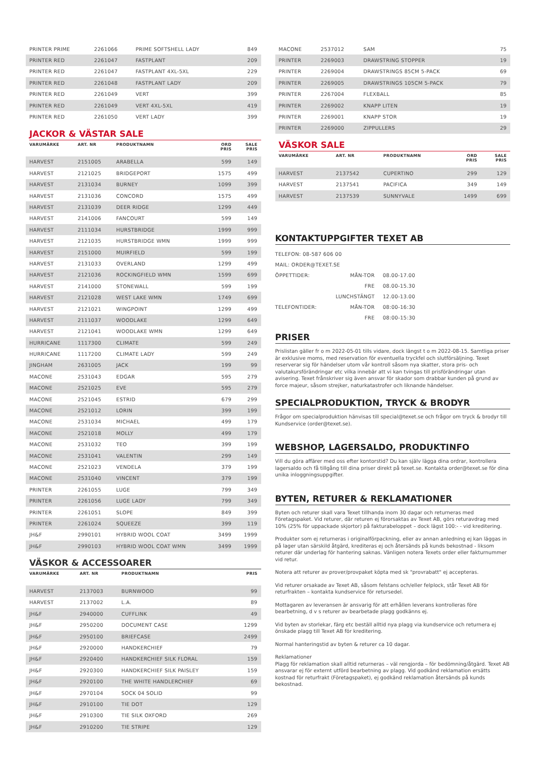| PRINTER PRIME | 2261066 | PRIME SOFTSHELL LADY | | 849 |
| PRINTER RED | 2261047 | FASTPLANT | | 209 |
| PRINTER RED | 2261047 | FASTPLANT 4XL-5XL | | 229 |
| PRINTER RED | 2261048 | FASTPLANT LADY | | 209 |
| PRINTER RED | 2261049 | VERT | | 399 |
| PRINTER RED | 2261049 | VERT 4XL-5XL | | 419 |
| PRINTER RED | 2261050 | VERT LADY | | 399 |
JACKOR & VÄSTAR SALE
| VARUMÄRKE | ART. NR | PRODUKTNAMN | ORD PRIS | SALE PRIS |
| --- | --- | --- | --- | --- |
| HARVEST | 2151005 | ARABELLA | 599 | 149 |
| HARVEST | 2121025 | BRIDGEPORT | 1575 | 499 |
| HARVEST | 2131034 | BURNEY | 1099 | 399 |
| HARVEST | 2131036 | CONCORD | 1575 | 499 |
| HARVEST | 2131039 | DEER RIDGE | 1299 | 449 |
| HARVEST | 2141006 | FANCOURT | 599 | 149 |
| HARVEST | 2111034 | HURSTBRIDGE | 1999 | 999 |
| HARVEST | 2121035 | HURSTBRIDGE WMN | 1999 | 999 |
| HARVEST | 2151000 | MUIRFIELD | 599 | 199 |
| HARVEST | 2131033 | OVERLAND | 1299 | 499 |
| HARVEST | 2121036 | ROCKINGFIELD WMN | 1599 | 699 |
| HARVEST | 2141000 | STONEWALL | 599 | 199 |
| HARVEST | 2121028 | WEST LAKE WMN | 1749 | 699 |
| HARVEST | 2121021 | WINGPOINT | 1299 | 499 |
| HARVEST | 2111037 | WOODLAKE | 1299 | 649 |
| HARVEST | 2121041 | WOODLAKE WMN | 1299 | 649 |
| HURRICANE | 1117300 | CLIMATE | 599 | 249 |
| HURRICANE | 1117200 | CLIMATE LADY | 599 | 249 |
| JINGHAM | 2631005 | JACK | 199 | 99 |
| MACONE | 2531043 | EDGAR | 595 | 279 |
| MACONE | 2521025 | EVE | 595 | 279 |
| MACONE | 2521045 | ESTRID | 679 | 299 |
| MACONE | 2521012 | LORIN | 399 | 199 |
| MACONE | 2531034 | MICHAEL | 499 | 179 |
| MACONE | 2521018 | MOLLY | 499 | 179 |
| MACONE | 2531032 | TEO | 399 | 199 |
| MACONE | 2531041 | VALENTIN | 299 | 149 |
| MACONE | 2521023 | VENDELA | 379 | 199 |
| MACONE | 2531040 | VINCENT | 379 | 199 |
| PRINTER | 2261055 | LUGE | 799 | 349 |
| PRINTER | 2261056 | LUGE LADY | 799 | 349 |
| PRINTER | 2261051 | SLOPE | 849 | 399 |
| PRINTER | 2261024 | SQUEEZE | 399 | 119 |
| JH&F | 2990101 | HYBRID WOOL COAT | 3499 | 1999 |
| JH&F | 2990103 | HYBRID WOOL COAT WMN | 3499 | 1999 |
VÄSKOR & ACCESSOARER
| VARUMÄRKE | ART. NR | PRODUKTNAMN | PRIS |
| --- | --- | --- | --- |
| HARVEST | 2137003 | BURNWOOD | 99 |
| HARVEST | 2137002 | L.A. | 89 |
| JH&F | 2940000 | CUFFLINK | 49 |
| JH&F | 2950200 | DOCUMENT CASE | 1299 |
| JH&F | 2950100 | BRIEFCASE | 2499 |
| JH&F | 2920000 | HANDKERCHIEF | 79 |
| JH&F | 2920400 | HANDKERCHIEF SILK FLORAL | 159 |
| JH&F | 2920300 | HANDKERCHIEF SILK PAISLEY | 159 |
| JH&F | 2920100 | THE WHITE HANDLERCHIEF | 69 |
| JH&F | 2970104 | SOCK 04 SOLID | 99 |
| JH&F | 2910100 | TIE DOT | 129 |
| JH&F | 2910300 | TIE SILK OXFORD | 269 |
| JH&F | 2910200 | TIE STRIPE | 129 |
| MACONE | 2537012 | SAM | | 75 |
| PRINTER | 2269003 | DRAWSTRING STOPPER | | 19 |
| PRINTER | 2269004 | DRAWSTRINGS 85CM 5-PACK | | 69 |
| PRINTER | 2269005 | DRAWSTRINGS 105CM 5-PACK | | 79 |
| PRINTER | 2267004 | FLEXBALL | | 85 |
| PRINTER | 2269002 | KNAPP LITEN | | 19 |
| PRINTER | 2269001 | KNAPP STOR | | 19 |
| PRINTER | 2269000 | ZIPPULLERS | | 29 |
VÄSKOR SALE
| VARUMÄRKE | ART. NR | PRODUKTNAMN | ORD PRIS | SALE PRIS |
| --- | --- | --- | --- | --- |
| HARVEST | 2137542 | CUPERTINO | 299 | 129 |
| HARVEST | 2137541 | PACIFICA | 349 | 149 |
| HARVEST | 2137539 | SUNNYVALE | 1499 | 699 |
KONTAKTUPPGIFTER TEXET AB
| TELEFON: 08-587 606 00 | | |
| MAIL: ORDER@TEXET.SE | | |
| ÖPPETTIDER: | MÅN-TOR | 08.00-17.00 |
| | FRE | 08.00-15.30 |
| | LUNCHSTÄNGT | 12.00-13.00 |
| TELEFONTIDER: | MÅN-TOR | 08:00-16:30 |
| | FRE | 08:00-15:30 |
PRISER
Prislistan gäller fr o m 2022-05-01 tills vidare, dock längst t o m 2022-08-15. Samtliga priser är exklusive moms, med reservation för eventuella tryckfel och slutförsäljning. Texet reserverar sig för händelser utom vår kontroll såsom nya skatter, stora pris- och valutakursförändringar etc vilka innebär att vi kan tvingas till prisförändringar utan avisering. Texet frånskriver sig även ansvar för skador som drabbar kunden på grund av force majeur, såsom strejker, naturkatastrofer och liknande händelser.
SPECIALPRODUKTION, TRYCK & BRODYR
Frågor om specialproduktion hänvisas till special@texet.se och frågor om tryck & brodyr till Kundservice (order@texet.se).
WEBSHOP, LAGERSALDO, PRODUKTINFO
Vill du göra affärer med oss efter kontorstid? Du kan själv lägga dina ordrar, kontrollera lagersaldo och få tillgång till dina priser direkt på texet.se. Kontakta order@texet.se för dina unika inloggningsuppgifter.
BYTEN, RETURER & REKLAMATIONER
Byten och returer skall vara Texet tillhanda inom 30 dagar och returneras med Företagspaket. Vid returer, där returen ej förorsaktas av Texet AB, görs returavdrag med 10% (25% för uppackade skjortor) på fakturabeloppet – dock lägst 100:- - vid kreditering.
Produkter som ej returneras i originalförpackning, eller av annan anledning ej kan läggas in på lager utan särskild åtgärd, krediteras ej och återsänds på kunds bekostnad - liksom returer där underlag för hantering saknas. Vänligen notera Texets order eller fakturnummer vid retur.
Notera att returer av prover/provpaket köpta med sk "provrabatt" ej accepteras.
Vid returer orsakade av Texet AB, såsom felstans och/eller felplock, står Texet AB för returfrakten – kontakta kundservice för retursedel.
Mottagaren av leveransen är ansvarig för att erhållen leverans kontrolleras före bearbetning, d v s returer av bearbetade plagg godkänns ej.
Vid byten av storlekar, färg etc beställ alltid nya plagg via kundservice och returnera ej önskade plagg till Texet AB för kreditering.
Normal hanteringstid av byten & returer ca 10 dagar.
Reklamationer
Plagg för reklamation skall alltid returneras – väl rengjorda – för bedömning/åtgärd. Texet AB ansvarar ej för externt utförd bearbetning av plagg. Vid godkänd reklamation ersätts kostnad för returfrakt (Företagspaket), ej godkänd reklamation återsänds på kunds bekostnad.